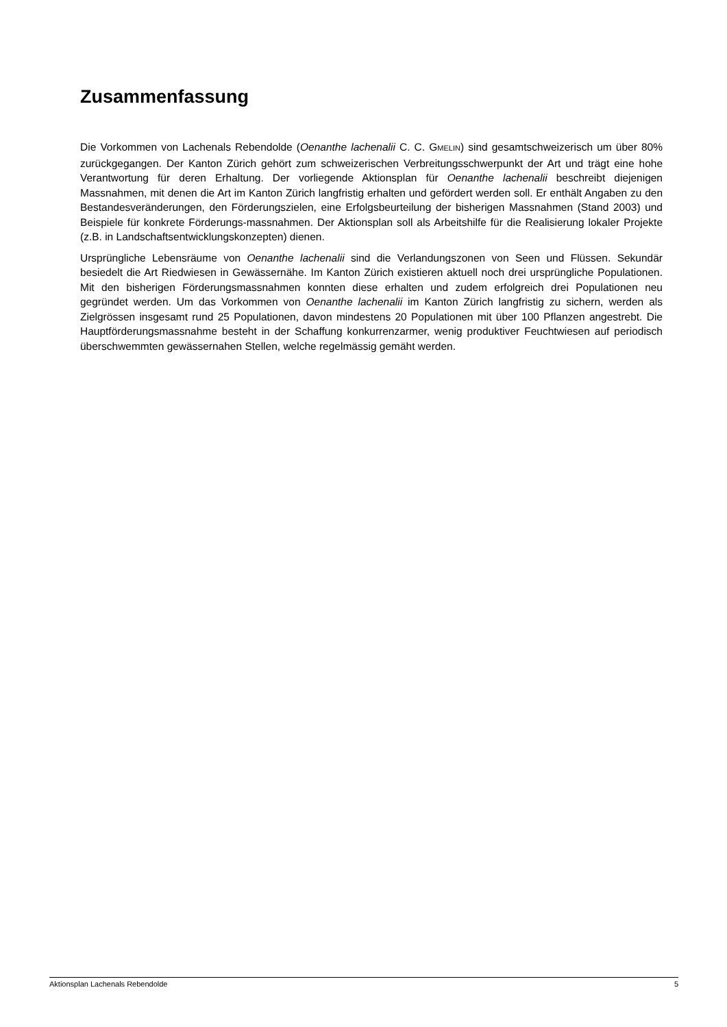Zusammenfassung
Die Vorkommen von Lachenals Rebendolde (Oenanthe lachenalii C. C. GMELIN) sind gesamtschweizerisch um über 80% zurückgegangen. Der Kanton Zürich gehört zum schweizerischen Verbreitungsschwerpunkt der Art und trägt eine hohe Verantwortung für deren Erhaltung. Der vorliegende Aktionsplan für Oenanthe lachenalii beschreibt diejenigen Massnahmen, mit denen die Art im Kanton Zürich langfristig erhalten und gefördert werden soll. Er enthält Angaben zu den Bestandesveränderungen, den Förderungszielen, eine Erfolgsbeurteilung der bisherigen Massnahmen (Stand 2003) und Beispiele für konkrete Förderungs-massnahmen. Der Aktionsplan soll als Arbeitshilfe für die Realisierung lokaler Projekte (z.B. in Landschaftsentwicklungskonzepten) dienen.
Ursprüngliche Lebensräume von Oenanthe lachenalii sind die Verlandungszonen von Seen und Flüssen. Sekundär besiedelt die Art Riedwiesen in Gewässernähe. Im Kanton Zürich existieren aktuell noch drei ursprüngliche Populationen. Mit den bisherigen Förderungsmassnahmen konnten diese erhalten und zudem erfolgreich drei Populationen neu gegründet werden. Um das Vorkommen von Oenanthe lachenalii im Kanton Zürich langfristig zu sichern, werden als Zielgrössen insgesamt rund 25 Populationen, davon mindestens 20 Populationen mit über 100 Pflanzen angestrebt. Die Hauptförderungsmassnahme besteht in der Schaffung konkurrenzarmer, wenig produktiver Feuchtwiesen auf periodisch überschwemmten gewässernahen Stellen, welche regelmässig gemäht werden.
Aktionsplan Lachenals Rebendolde 5